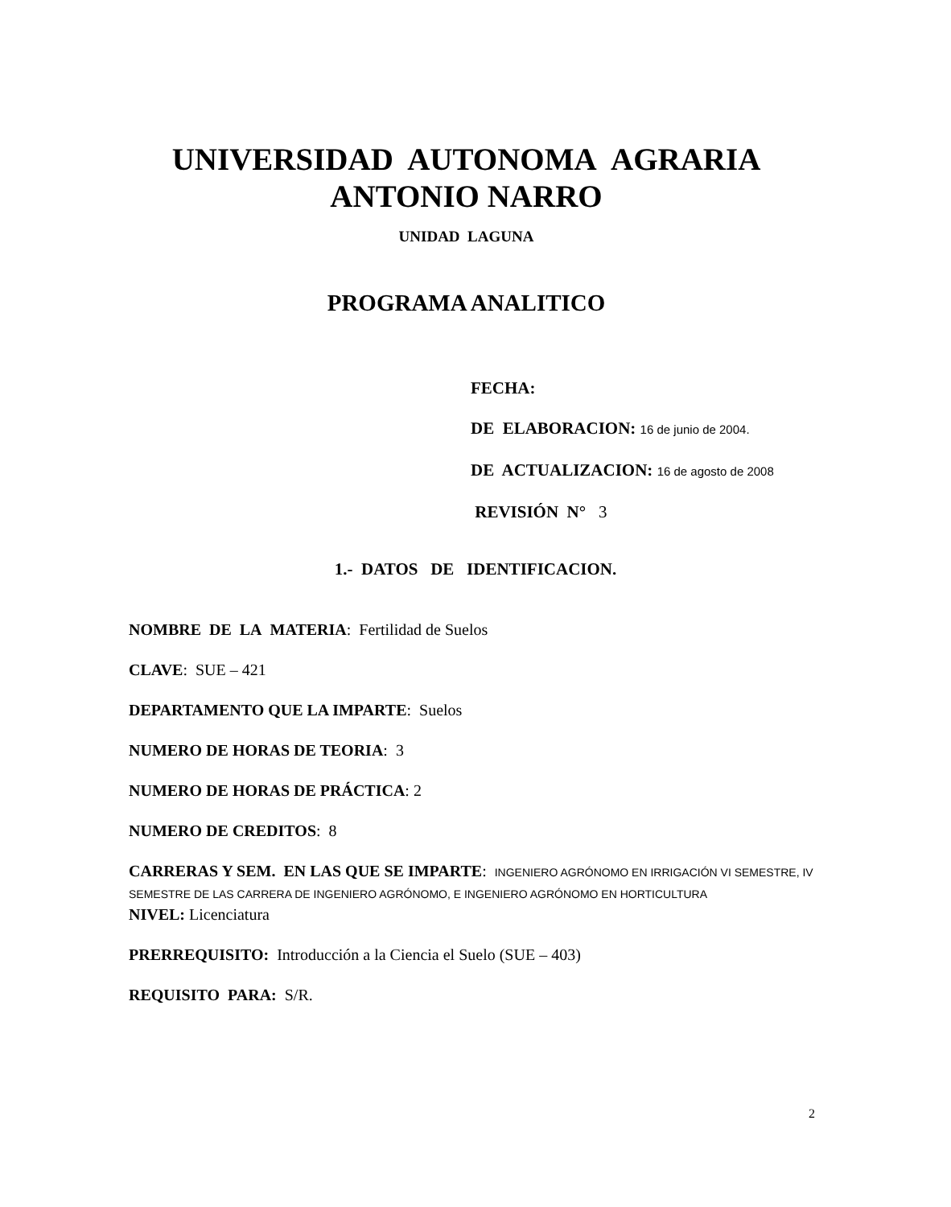UNIVERSIDAD AUTONOMA AGRARIA
ANTONIO NARRO
UNIDAD LAGUNA
PROGRAMA ANALITICO
FECHA:
DE ELABORACION: 16 de junio de 2004.
DE ACTUALIZACION: 16 de agosto de 2008
REVISIÓN N° 3
1.- DATOS DE IDENTIFICACION.
NOMBRE DE LA MATERIA: Fertilidad de Suelos
CLAVE: SUE – 421
DEPARTAMENTO QUE LA IMPARTE: Suelos
NUMERO DE HORAS DE TEORIA: 3
NUMERO DE HORAS DE PRÁCTICA: 2
NUMERO DE CREDITOS: 8
CARRERAS Y SEM. EN LAS QUE SE IMPARTE: INGENIERO AGRÓNOMO EN IRRIGACIÓN VI SEMESTRE, IV SEMESTRE DE LAS CARRERA DE INGENIERO AGRÓNOMO, E INGENIERO AGRÓNOMO EN HORTICULTURA
NIVEL: Licenciatura
PRERREQUISITO: Introducción a la Ciencia el Suelo (SUE – 403)
REQUISITO PARA: S/R.
2